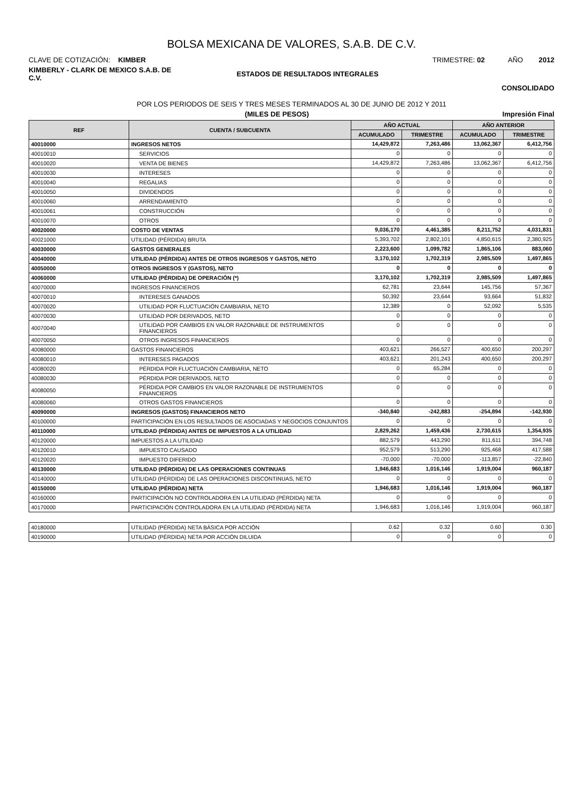BOLSA MEXICANA DE VALORES, S.A.B. DE C.V.
CLAVE DE COTIZACIÓN: KIMBER TRIMESTRE: 02 AÑO 2012
KIMBERLY - CLARK DE MEXICO S.A.B. DE C.V. ESTADOS DE RESULTADOS INTEGRALES
CONSOLIDADO
POR LOS PERIODOS DE SEIS Y TRES MESES TERMINADOS AL 30 DE JUNIO DE 2012 Y 2011
(MILES DE PESOS) Impresión Final
| REF | CUENTA / SUBCUENTA | AÑO ACTUAL | | AÑO ANTERIOR | |
| --- | --- | --- | --- | --- | --- |
| | | ACUMULADO | TRIMESTRE | ACUMULADO | TRIMESTRE |
| 40010000 | INGRESOS NETOS | 14,429,872 | 7,263,486 | 13,062,367 | 6,412,756 |
| 40010010 | SERVICIOS | 0 | 0 | 0 | 0 |
| 40010020 | VENTA DE BIENES | 14,429,872 | 7,263,486 | 13,062,367 | 6,412,756 |
| 40010030 | INTERESES | 0 | 0 | 0 | 0 |
| 40010040 | REGALIAS | 0 | 0 | 0 | 0 |
| 40010050 | DIVIDENDOS | 0 | 0 | 0 | 0 |
| 40010060 | ARRENDAMIENTO | 0 | 0 | 0 | 0 |
| 40010061 | CONSTRUCCIÓN | 0 | 0 | 0 | 0 |
| 40010070 | OTROS | 0 | 0 | 0 | 0 |
| 40020000 | COSTO DE VENTAS | 9,036,170 | 4,461,385 | 8,211,752 | 4,031,831 |
| 40021000 | UTILIDAD (PÉRDIDA) BRUTA | 5,393,702 | 2,802,101 | 4,850,615 | 2,380,925 |
| 40030000 | GASTOS GENERALES | 2,223,600 | 1,099,782 | 1,865,106 | 883,060 |
| 40040000 | UTILIDAD (PÉRDIDA) ANTES DE OTROS INGRESOS Y GASTOS, NETO | 3,170,102 | 1,702,319 | 2,985,509 | 1,497,865 |
| 40050000 | OTROS INGRESOS Y (GASTOS), NETO | 0 | 0 | 0 | 0 |
| 40060000 | UTILIDAD (PÉRDIDA) DE OPERACIÓN (*) | 3,170,102 | 1,702,319 | 2,985,509 | 1,497,865 |
| 40070000 | INGRESOS FINANCIEROS | 62,781 | 23,644 | 145,756 | 57,367 |
| 40070010 | INTERESES GANADOS | 50,392 | 23,644 | 93,664 | 51,832 |
| 40070020 | UTILIDAD POR FLUCTUACIÓN CAMBIARIA, NETO | 12,389 | 0 | 52,092 | 5,535 |
| 40070030 | UTILIDAD POR DERIVADOS, NETO | 0 | 0 | 0 | 0 |
| 40070040 | UTILIDAD POR CAMBIOS EN VALOR RAZONABLE DE INSTRUMENTOS FINANCIEROS | 0 | 0 | 0 | 0 |
| 40070050 | OTROS INGRESOS FINANCIEROS | 0 | 0 | 0 | 0 |
| 40080000 | GASTOS FINANCIEROS | 403,621 | 266,527 | 400,650 | 200,297 |
| 40080010 | INTERESES PAGADOS | 403,621 | 201,243 | 400,650 | 200,297 |
| 40080020 | PÉRDIDA POR FLUCTUACIÓN CAMBIARIA, NETO | 0 | 65,284 | 0 | 0 |
| 40080030 | PÉRDIDA POR DERIVADOS, NETO | 0 | 0 | 0 | 0 |
| 40080050 | PÉRDIDA POR CAMBIOS EN VALOR RAZONABLE DE INSTRUMENTOS FINANCIEROS | 0 | 0 | 0 | 0 |
| 40080060 | OTROS GASTOS FINANCIEROS | 0 | 0 | 0 | 0 |
| 40090000 | INGRESOS (GASTOS) FINANCIEROS NETO | -340,840 | -242,883 | -254,894 | -142,930 |
| 40100000 | PARTICIPACIÓN EN LOS RESULTADOS DE ASOCIADAS Y NEGOCIOS CONJUNTOS | 0 | 0 | 0 | 0 |
| 40110000 | UTILIDAD (PÉRDIDA) ANTES DE IMPUESTOS A LA UTILIDAD | 2,829,262 | 1,459,436 | 2,730,615 | 1,354,935 |
| 40120000 | IMPUESTOS A LA UTILIDAD | 882,579 | 443,290 | 811,611 | 394,748 |
| 40120010 | IMPUESTO CAUSADO | 952,579 | 513,290 | 925,468 | 417,588 |
| 40120020 | IMPUESTO DIFERIDO | -70,000 | -70,000 | -113,857 | -22,840 |
| 40130000 | UTILIDAD (PÉRDIDA) DE LAS OPERACIONES CONTINUAS | 1,946,683 | 1,016,146 | 1,919,004 | 960,187 |
| 40140000 | UTILIDAD (PÉRDIDA) DE LAS OPERACIONES DISCONTINUAS, NETO | 0 | 0 | 0 | 0 |
| 40150000 | UTILIDAD (PÉRDIDA) NETA | 1,946,683 | 1,016,146 | 1,919,004 | 960,187 |
| 40160000 | PARTICIPACIÓN NO CONTROLADORA EN LA UTILIDAD (PÉRDIDA) NETA | 0 | 0 | 0 | 0 |
| 40170000 | PARTICIPACIÓN CONTROLADORA EN LA UTILIDAD (PÉRDIDA) NETA | 1,946,683 | 1,016,146 | 1,919,004 | 960,187 |
| 40180000 | UTILIDAD (PÉRDIDA) NETA BÁSICA POR ACCIÓN | 0.62 | 0.32 | 0.60 | 0.30 |
| 40190000 | UTILIDAD (PÉRDIDA) NETA POR ACCIÓN DILUIDA | 0 | 0 | 0 | 0 |